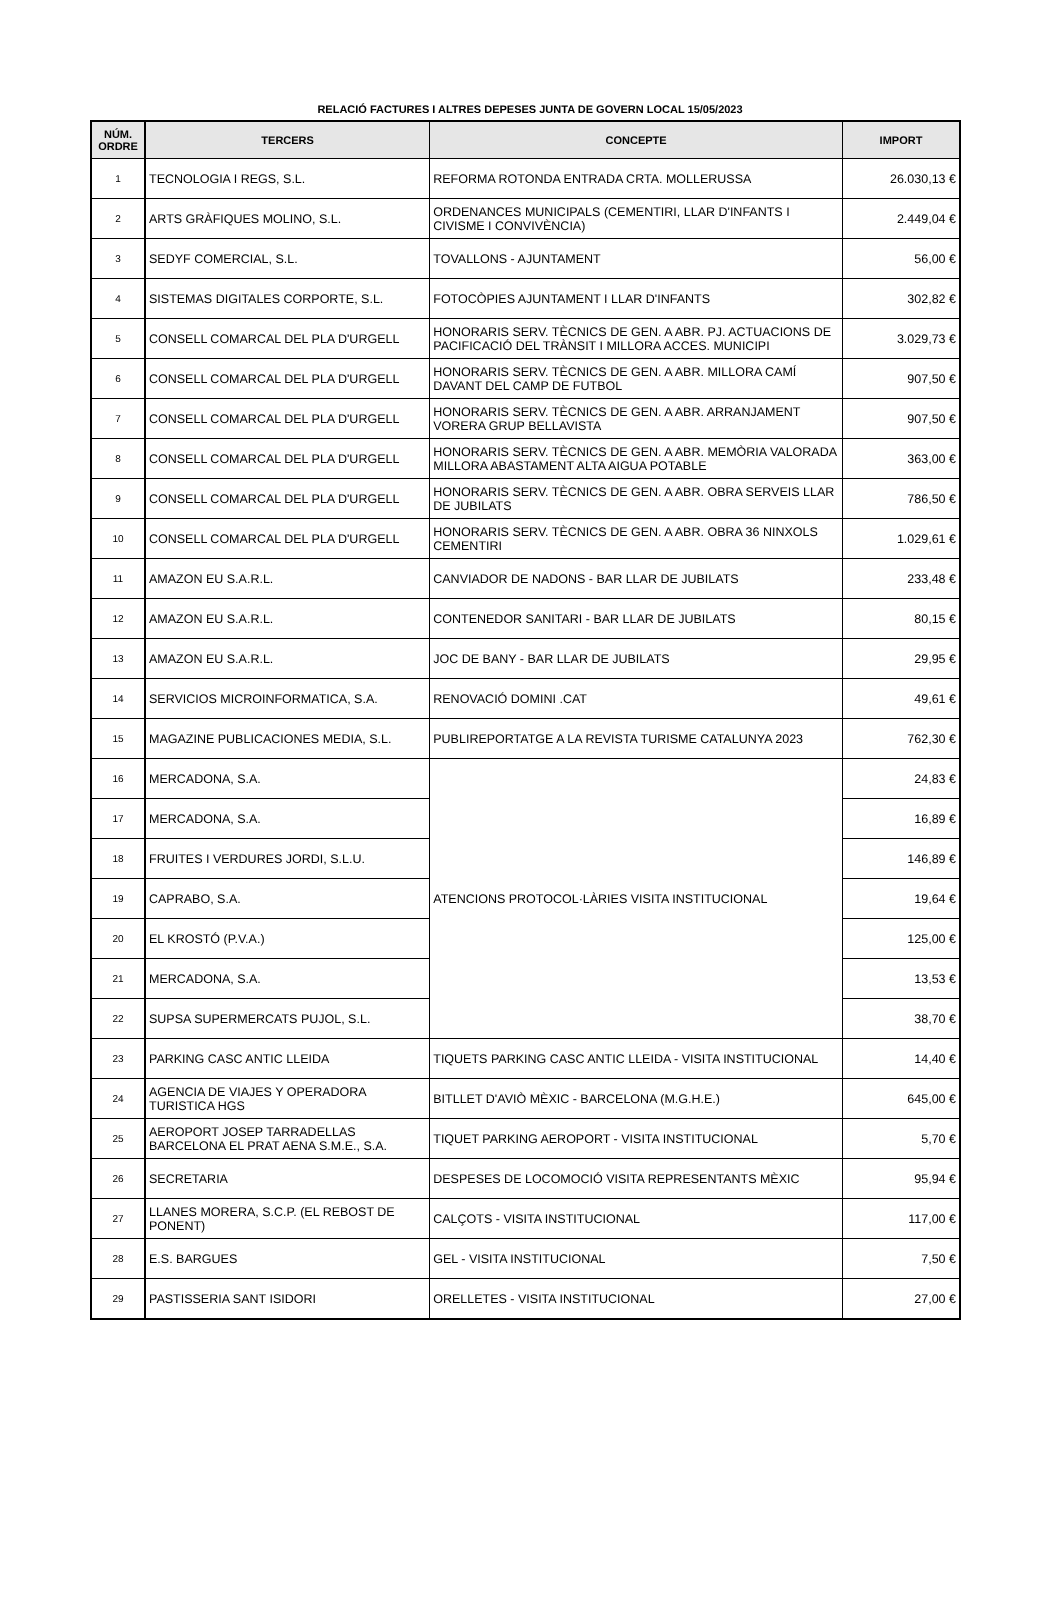RELACIÓ FACTURES I ALTRES DEPESES JUNTA DE GOVERN LOCAL 15/05/2023
| NÚM. ORDRE | TERCERS | CONCEPTE | IMPORT |
| --- | --- | --- | --- |
| 1 | TECNOLOGIA I REGS, S.L. | REFORMA ROTONDA ENTRADA CRTA. MOLLERUSSA | 26.030,13 € |
| 2 | ARTS GRÀFIQUES MOLINO, S.L. | ORDENANCES MUNICIPALS (CEMENTIRI, LLAR D'INFANTS I CIVISME I CONVIVÈNCIA) | 2.449,04 € |
| 3 | SEDYF COMERCIAL, S.L. | TOVALLONS - AJUNTAMENT | 56,00 € |
| 4 | SISTEMAS DIGITALES CORPORTE, S.L. | FOTOCÒPIES AJUNTAMENT I LLAR D'INFANTS | 302,82 € |
| 5 | CONSELL COMARCAL DEL PLA D'URGELL | HONORARIS SERV. TÈCNICS DE GEN. A ABR. PJ. ACTUACIONS DE PACIFICACIÓ DEL TRÀNSIT I MILLORA ACCES. MUNICIPI | 3.029,73 € |
| 6 | CONSELL COMARCAL DEL PLA D'URGELL | HONORARIS SERV. TÈCNICS DE GEN. A ABR. MILLORA CAMÍ DAVANT DEL CAMP DE FUTBOL | 907,50 € |
| 7 | CONSELL COMARCAL DEL PLA D'URGELL | HONORARIS SERV. TÈCNICS DE GEN. A ABR. ARRANJAMENT VORERA GRUP BELLAVISTA | 907,50 € |
| 8 | CONSELL COMARCAL DEL PLA D'URGELL | HONORARIS SERV. TÈCNICS DE GEN. A ABR. MEMÒRIA VALORADA MILLORA ABASTAMENT ALTA AIGUA POTABLE | 363,00 € |
| 9 | CONSELL COMARCAL DEL PLA D'URGELL | HONORARIS SERV. TÈCNICS DE GEN. A ABR. OBRA SERVEIS LLAR DE JUBILATS | 786,50 € |
| 10 | CONSELL COMARCAL DEL PLA D'URGELL | HONORARIS SERV. TÈCNICS DE GEN. A ABR. OBRA 36 NINXOLS CEMENTIRI | 1.029,61 € |
| 11 | AMAZON EU S.A.R.L. | CANVIADOR DE NADONS - BAR LLAR DE JUBILATS | 233,48 € |
| 12 | AMAZON EU S.A.R.L. | CONTENEDOR SANITARI - BAR LLAR DE JUBILATS | 80,15 € |
| 13 | AMAZON EU S.A.R.L. | JOC DE BANY - BAR LLAR DE JUBILATS | 29,95 € |
| 14 | SERVICIOS MICROINFORMATICA, S.A. | RENOVACIÓ DOMINI .CAT | 49,61 € |
| 15 | MAGAZINE PUBLICACIONES MEDIA, S.L. | PUBLIREPORTATGE A LA REVISTA TURISME CATALUNYA 2023 | 762,30 € |
| 16 | MERCADONA, S.A. | ATENCIONS PROTOCOL·LÀRIES VISITA INSTITUCIONAL | 24,83 € |
| 17 | MERCADONA, S.A. | | 16,89 € |
| 18 | FRUITES I VERDURES JORDI, S.L.U. | | 146,89 € |
| 19 | CAPRABO, S.A. | | 19,64 € |
| 20 | EL KROSTÓ (P.V.A.) | | 125,00 € |
| 21 | MERCADONA, S.A. | | 13,53 € |
| 22 | SUPSA SUPERMERCATS PUJOL, S.L. | | 38,70 € |
| 23 | PARKING CASC ANTIC LLEIDA | TIQUETS PARKING CASC ANTIC LLEIDA - VISITA INSTITUCIONAL | 14,40 € |
| 24 | AGENCIA DE VIAJES Y OPERADORA TURISTICA HGS | BITLLET D'AVIÒ MÈXIC - BARCELONA (M.G.H.E.) | 645,00 € |
| 25 | AEROPORT JOSEP TARRADELLAS BARCELONA EL PRAT AENA S.M.E., S.A. | TIQUET PARKING AEROPORT - VISITA INSTITUCIONAL | 5,70 € |
| 26 | SECRETARIA | DESPESES DE LOCOMOCIÓ VISITA REPRESENTANTS MÈXIC | 95,94 € |
| 27 | LLANES MORERA, S.C.P. (EL REBOST DE PONENT) | CALÇOTS - VISITA INSTITUCIONAL | 117,00 € |
| 28 | E.S. BARGUES | GEL - VISITA INSTITUCIONAL | 7,50 € |
| 29 | PASTISSERIA SANT ISIDORI | ORELLETES - VISITA INSTITUCIONAL | 27,00 € |